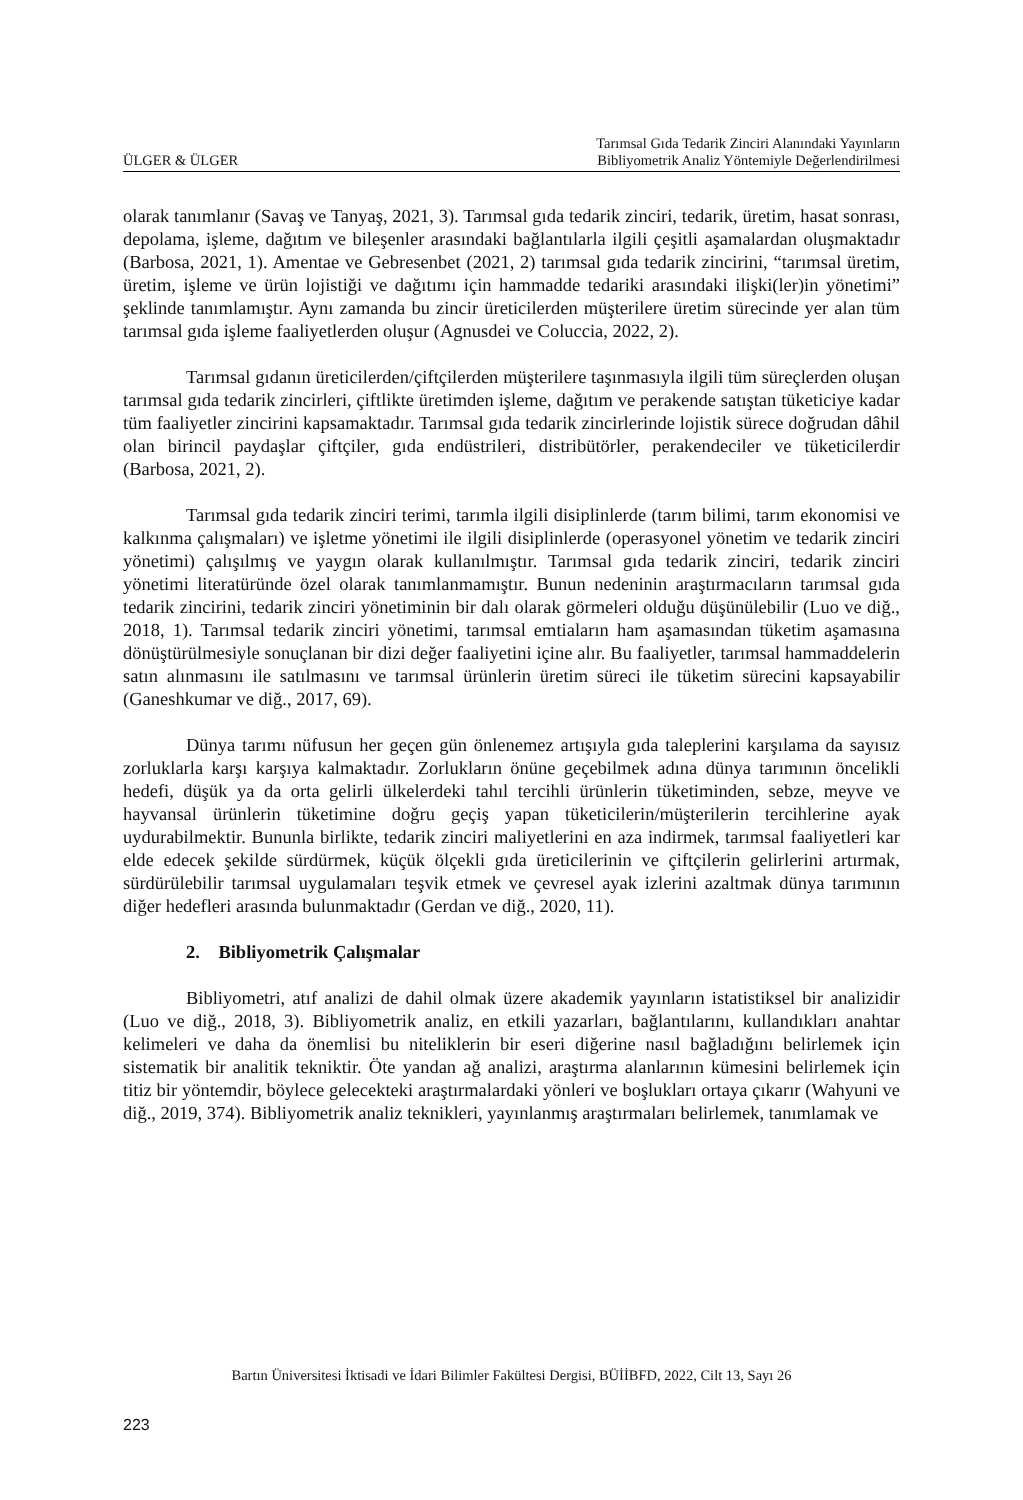ÜLGER & ÜLGER
Tarımsal Gıda Tedarik Zinciri Alanındaki Yayınların
Bibliyometrik Analiz Yöntemiyle Değerlendirilmesi
olarak tanımlanır (Savaş ve Tanyaş, 2021, 3). Tarımsal gıda tedarik zinciri, tedarik, üretim, hasat sonrası, depolama, işleme, dağıtım ve bileşenler arasındaki bağlantılarla ilgili çeşitli aşamalardan oluşmaktadır (Barbosa, 2021, 1). Amentae ve Gebresenbet (2021, 2) tarımsal gıda tedarik zincirini, “tarımsal üretim, üretim, işleme ve ürün lojistiği ve dağıtımı için hammadde tedariki arasındaki ilişki(ler)in yönetimi” şeklinde tanımlamıştır. Aynı zamanda bu zincir üreticilerden müşterilere üretim sürecinde yer alan tüm tarımsal gıda işleme faaliyetlerden oluşur (Agnusdei ve Coluccia, 2022, 2).
Tarımsal gıdanın üreticilerden/çiftçilerden müşterilere taşınmasıyla ilgili tüm süreçlerden oluşan tarımsal gıda tedarik zincirleri, çiftlikte üretimden işleme, dağıtım ve perakende satıştan tüketiciye kadar tüm faaliyetler zincirini kapsamaktadır. Tarımsal gıda tedarik zincirlerinde lojistik sürece doğrudan dâhil olan birincil paydaşlar çiftçiler, gıda endüstrileri, distribütörler, perakendeciler ve tüketicilerdir (Barbosa, 2021, 2).
Tarımsal gıda tedarik zinciri terimi, tarımla ilgili disiplinlerde (tarım bilimi, tarım ekonomisi ve kalkınma çalışmaları) ve işletme yönetimi ile ilgili disiplinlerde (operasyonel yönetim ve tedarik zinciri yönetimi) çalışılmış ve yaygın olarak kullanılmıştır. Tarımsal gıda tedarik zinciri, tedarik zinciri yönetimi literatüründe özel olarak tanımlanmamıştır. Bunun nedeninin araştırmacıların tarımsal gıda tedarik zincirini, tedarik zinciri yönetiminin bir dalı olarak görmeleri olduğu düşünülebilir (Luo ve diğ., 2018, 1). Tarımsal tedarik zinciri yönetimi, tarımsal emtiaların ham aşamasından tüketim aşamasına dönüştürülmesiyle sonuçlanan bir dizi değer faaliyetini içine alır. Bu faaliyetler, tarımsal hammaddelerin satın alınmasını ile satılmasını ve tarımsal ürünlerin üretim süreci ile tüketim sürecini kapsayabilir (Ganeshkumar ve diğ., 2017, 69).
Dünya tarımı nüfusun her geçen gün önlenemez artışıyla gıda taleplerini karşılama da sayısız zorluklarla karşı karşıya kalmaktadır. Zorlukların önüne geçebilmek adına dünya tarımının öncelikli hedefi, düşük ya da orta gelirli ülkelerdeki tahıl tercihli ürünlerin tüketiminden, sebze, meyve ve hayvansal ürünlerin tüketimine doğru geçiş yapan tüketicilerin/müşterilerin tercihlerine ayak uydurabilmektir. Bununla birlikte, tedarik zinciri maliyetlerini en aza indirmek, tarımsal faaliyetleri kar elde edecek şekilde sürdürmek, küçük ölçekli gıda üreticilerinin ve çiftçilerin gelirlerini artırmak, sürdürülebilir tarımsal uygulamaları teşvik etmek ve çevresel ayak izlerini azaltmak dünya tarımının diğer hedefleri arasında bulunmaktadır (Gerdan ve diğ., 2020, 11).
2. Bibliyometrik Çalışmalar
Bibliyometri, atıf analizi de dahil olmak üzere akademik yayınların istatistiksel bir analizidir (Luo ve diğ., 2018, 3). Bibliyometrik analiz, en etkili yazarları, bağlantılarını, kullandıkları anahtar kelimeleri ve daha da önemlisi bu niteliklerin bir eseri diğerine nasıl bağladığını belirlemek için sistematik bir analitik tekniktir. Öte yandan ağ analizi, araştırma alanlarının kümesini belirlemek için titiz bir yöntemdir, böylece gelecekteki araştırmalardaki yönleri ve boşlukları ortaya çıkarır (Wahyuni ve diğ., 2019, 374). Bibliyometrik analiz teknikleri, yayınlanmış araştırmaları belirlemek, tanımlamak ve
Bartın Üniversitesi İktisadi ve İdari Bilimler Fakültesi Dergisi, BÜİİBFD, 2022, Cilt 13, Sayı 26
223